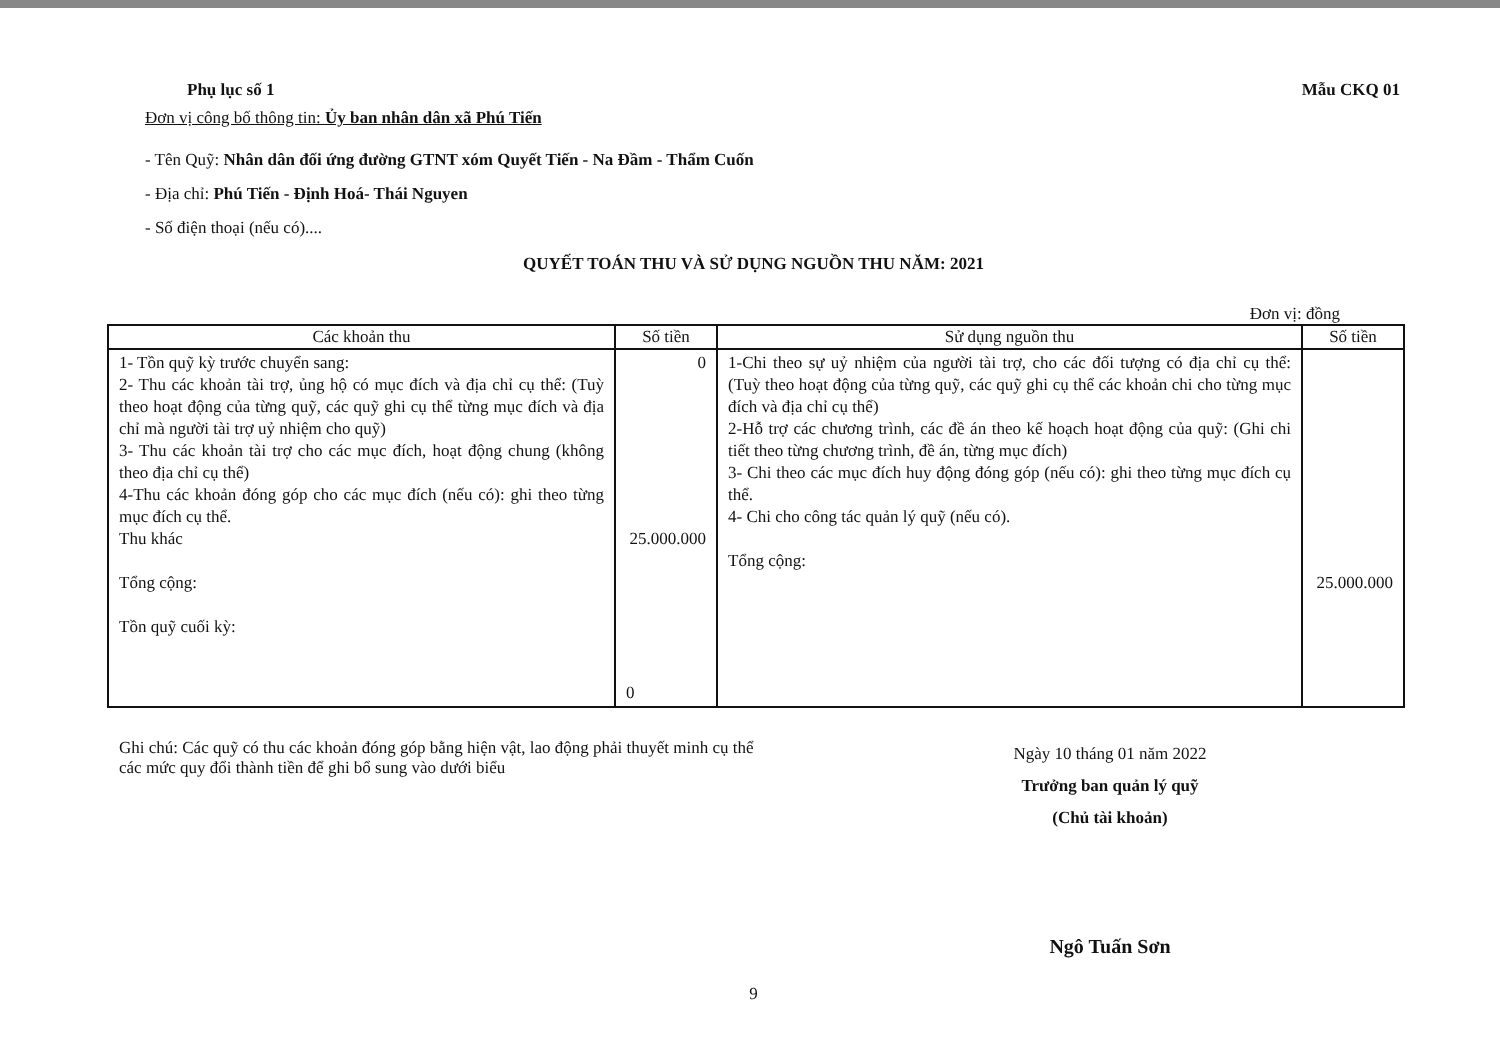Phụ lục số 1 Mẫu CKQ 01
Đơn vị công bố thông tin: Ủy ban nhân dân xã Phú Tiến
- Tên Quỹ: Nhân dân đối ứng đường GTNT xóm Quyết Tiến - Na Đầm - Thẩm Cuốn
- Địa chỉ: Phú Tiến - Định Hoá- Thái Nguyen
- Số điện thoại (nếu có)....
QUYẾT TOÁN THU VÀ SỬ DỤNG NGUỒN THU NĂM: 2021
Đơn vị: đồng
| Các khoản thu | Số tiền | Sử dụng nguồn thu | Số tiền |
| --- | --- | --- | --- |
| 1- Tồn quỹ kỳ trước chuyển sang: 2- Thu các khoản tài trợ, ủng hộ có mục đích và địa chỉ cụ thể: (Tuỳ theo hoạt động của từng quỹ, các quỹ ghi cụ thể từng mục đích và địa chỉ mà người tài trợ uỷ nhiệm cho quỹ) 3- Thu các khoản tài trợ cho các mục đích, hoạt động chung (không theo địa chỉ cụ thể) 4-Thu các khoản đóng góp cho các mục đích (nếu có): ghi theo từng mục đích cụ thể. Thu khác Tổng cộng: Tồn quỹ cuối kỳ: | 0 25.000.000 0 | 1-Chi theo sự uỷ nhiệm của người tài trợ, cho các đối tượng có địa chỉ cụ thể: (Tuỳ theo hoạt động của từng quỹ, các quỹ ghi cụ thể các khoản chi cho từng mục đích và địa chỉ cụ thể) 2-Hỗ trợ các chương trình, các đề án theo kế hoạch hoạt động của quỹ: (Ghi chi tiết theo từng chương trình, đề án, từng mục đích) 3- Chi theo các mục đích huy động đóng góp (nếu có): ghi theo từng mục đích cụ thể. 4- Chi cho công tác quản lý quỹ (nếu có). Tổng cộng: | 25.000.000 |
Ghi chú: Các quỹ có thu các khoản đóng góp bằng hiện vật, lao động phải thuyết minh cụ thể các mức quy đổi thành tiền để ghi bổ sung vào dưới biểu
Ngày 10 tháng 01 năm 2022
Trưởng ban quản lý quỹ
(Chủ tài khoản)
Ngô Tuấn Sơn
9